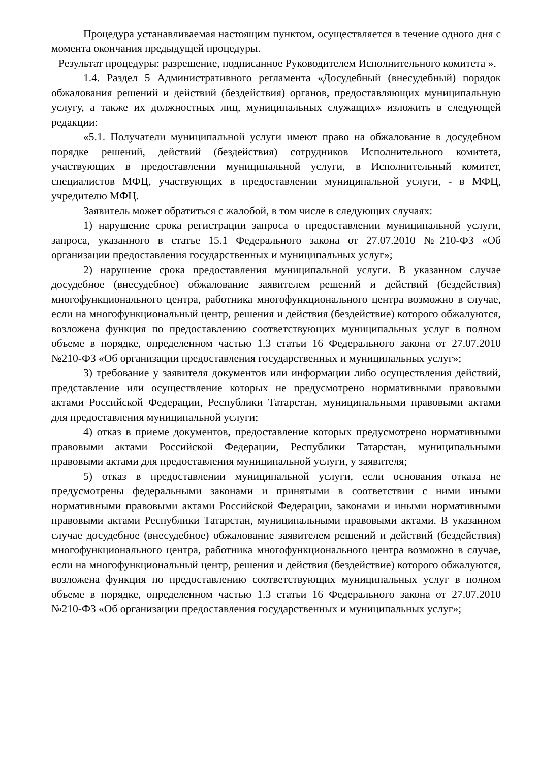Процедура устанавливаемая настоящим пунктом, осуществляется в течение одного дня с момента окончания предыдущей процедуры.
Результат процедуры: разрешение, подписанное Руководителем Исполнительного комитета ».
1.4. Раздел 5 Административного регламента «Досудебный (внесудебный) порядок обжалования решений и действий (бездействия) органов, предоставляющих муниципальную услугу, а также их должностных лиц, муниципальных служащих» изложить в следующей редакции:
«5.1. Получатели муниципальной услуги имеют право на обжалование в досудебном порядке решений, действий (бездействия) сотрудников Исполнительного комитета, участвующих в предоставлении муниципальной услуги, в Исполнительный комитет, специалистов МФЦ, участвующих в предоставлении муниципальной услуги, - в МФЦ, учредителю МФЦ.
Заявитель может обратиться с жалобой, в том числе в следующих случаях:
1) нарушение срока регистрации запроса о предоставлении муниципальной услуги, запроса, указанного в статье 15.1 Федерального закона от 27.07.2010 №210-ФЗ «Об организации предоставления государственных и муниципальных услуг»;
2) нарушение срока предоставления муниципальной услуги. В указанном случае досудебное (внесудебное) обжалование заявителем решений и действий (бездействия) многофункционального центра, работника многофункционального центра возможно в случае, если на многофункциональный центр, решения и действия (бездействие) которого обжалуются, возложена функция по предоставлению соответствующих муниципальных услуг в полном объеме в порядке, определенном частью 1.3 статьи 16 Федерального закона от 27.07.2010 №210-ФЗ «Об организации предоставления государственных и муниципальных услуг»;
3) требование у заявителя документов или информации либо осуществления действий, представление или осуществление которых не предусмотрено нормативными правовыми актами Российской Федерации, Республики Татарстан, муниципальными правовыми актами для предоставления муниципальной услуги;
4) отказ в приеме документов, предоставление которых предусмотрено нормативными правовыми актами Российской Федерации, Республики Татарстан, муниципальными правовыми актами для предоставления муниципальной услуги, у заявителя;
5) отказ в предоставлении муниципальной услуги, если основания отказа не предусмотрены федеральными законами и принятыми в соответствии с ними иными нормативными правовыми актами Российской Федерации, законами и иными нормативными правовыми актами Республики Татарстан, муниципальными правовыми актами. В указанном случае досудебное (внесудебное) обжалование заявителем решений и действий (бездействия) многофункционального центра, работника многофункционального центра возможно в случае, если на многофункциональный центр, решения и действия (бездействие) которого обжалуются, возложена функция по предоставлению соответствующих муниципальных услуг в полном объеме в порядке, определенном частью 1.3 статьи 16 Федерального закона от 27.07.2010 №210-ФЗ «Об организации предоставления государственных и муниципальных услуг»;